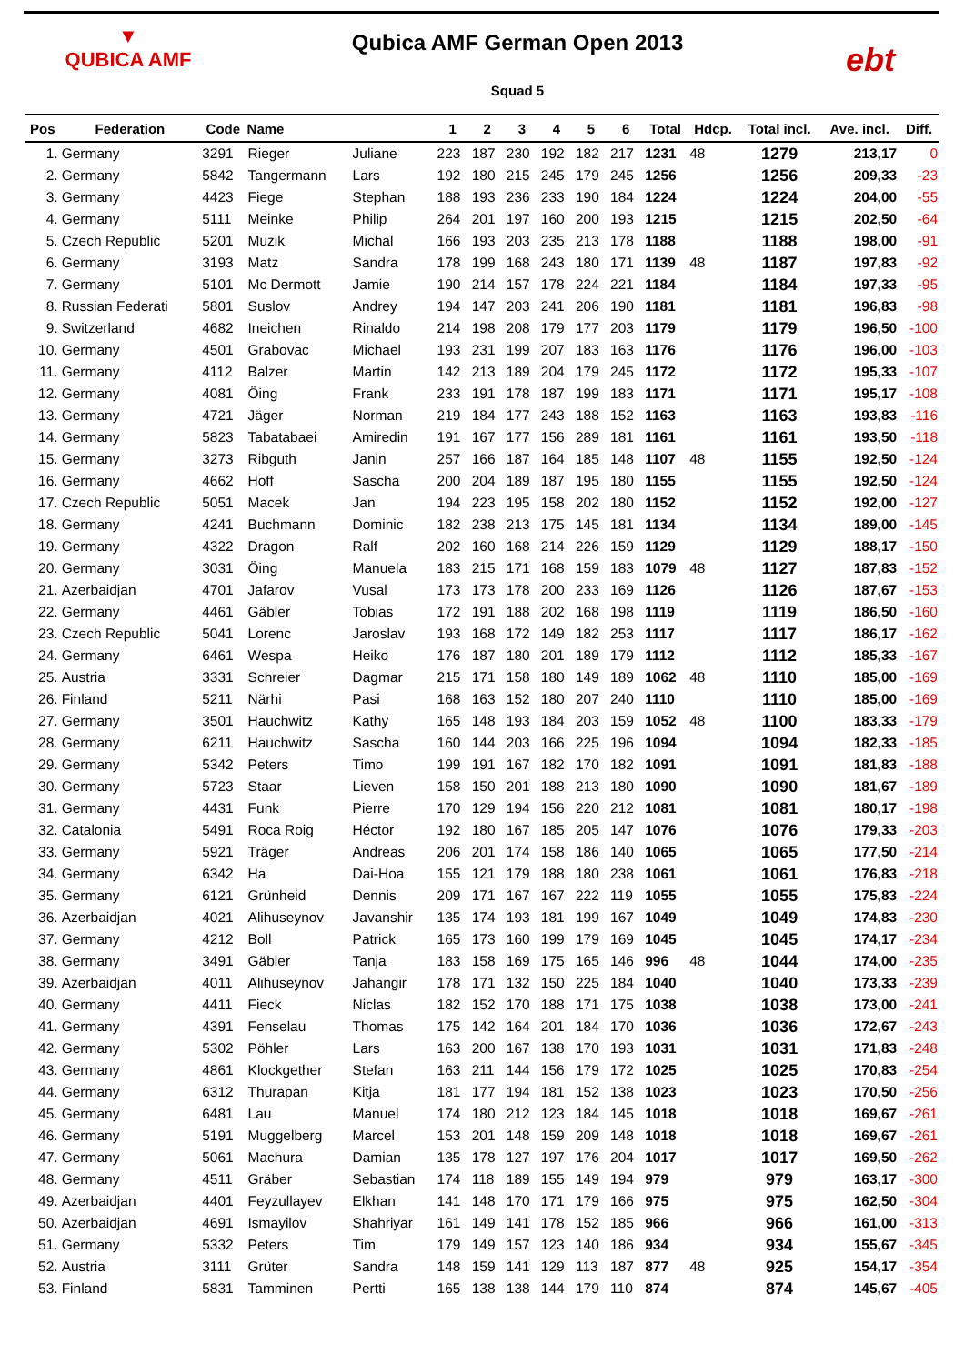▼
QUBICA AMF
Qubica AMF German Open 2013
Squad 5
ebt
| Pos | Federation | Code | Name | | 1 | 2 | 3 | 4 | 5 | 6 | Total | Hdcp. | Total incl. | Ave. incl. | Diff. |
| --- | --- | --- | --- | --- | --- | --- | --- | --- | --- | --- | --- | --- | --- | --- | --- |
| 1. | Germany | 3291 | Rieger | Juliane | 223 | 187 | 230 | 192 | 182 | 217 | 1231 | 48 | 1279 | 213,17 | 0 |
| 2. | Germany | 5842 | Tangermann | Lars | 192 | 180 | 215 | 245 | 179 | 245 | 1256 | | 1256 | 209,33 | -23 |
| 3. | Germany | 4423 | Fiege | Stephan | 188 | 193 | 236 | 233 | 190 | 184 | 1224 | | 1224 | 204,00 | -55 |
| 4. | Germany | 5111 | Meinke | Philip | 264 | 201 | 197 | 160 | 200 | 193 | 1215 | | 1215 | 202,50 | -64 |
| 5. | Czech Republic | 5201 | Muzik | Michal | 166 | 193 | 203 | 235 | 213 | 178 | 1188 | | 1188 | 198,00 | -91 |
| 6. | Germany | 3193 | Matz | Sandra | 178 | 199 | 168 | 243 | 180 | 171 | 1139 | 48 | 1187 | 197,83 | -92 |
| 7. | Germany | 5101 | Mc Dermott | Jamie | 190 | 214 | 157 | 178 | 224 | 221 | 1184 | | 1184 | 197,33 | -95 |
| 8. | Russian Federati | 5801 | Suslov | Andrey | 194 | 147 | 203 | 241 | 206 | 190 | 1181 | | 1181 | 196,83 | -98 |
| 9. | Switzerland | 4682 | Ineichen | Rinaldo | 214 | 198 | 208 | 179 | 177 | 203 | 1179 | | 1179 | 196,50 | -100 |
| 10. | Germany | 4501 | Grabovac | Michael | 193 | 231 | 199 | 207 | 183 | 163 | 1176 | | 1176 | 196,00 | -103 |
| 11. | Germany | 4112 | Balzer | Martin | 142 | 213 | 189 | 204 | 179 | 245 | 1172 | | 1172 | 195,33 | -107 |
| 12. | Germany | 4081 | Öing | Frank | 233 | 191 | 178 | 187 | 199 | 183 | 1171 | | 1171 | 195,17 | -108 |
| 13. | Germany | 4721 | Jäger | Norman | 219 | 184 | 177 | 243 | 188 | 152 | 1163 | | 1163 | 193,83 | -116 |
| 14. | Germany | 5823 | Tabatabaei | Amiredin | 191 | 167 | 177 | 156 | 289 | 181 | 1161 | | 1161 | 193,50 | -118 |
| 15. | Germany | 3273 | Ribguth | Janin | 257 | 166 | 187 | 164 | 185 | 148 | 1107 | 48 | 1155 | 192,50 | -124 |
| 16. | Germany | 4662 | Hoff | Sascha | 200 | 204 | 189 | 187 | 195 | 180 | 1155 | | 1155 | 192,50 | -124 |
| 17. | Czech Republic | 5051 | Macek | Jan | 194 | 223 | 195 | 158 | 202 | 180 | 1152 | | 1152 | 192,00 | -127 |
| 18. | Germany | 4241 | Buchmann | Dominic | 182 | 238 | 213 | 175 | 145 | 181 | 1134 | | 1134 | 189,00 | -145 |
| 19. | Germany | 4322 | Dragon | Ralf | 202 | 160 | 168 | 214 | 226 | 159 | 1129 | | 1129 | 188,17 | -150 |
| 20. | Germany | 3031 | Öing | Manuela | 183 | 215 | 171 | 168 | 159 | 183 | 1079 | 48 | 1127 | 187,83 | -152 |
| 21. | Azerbaidjan | 4701 | Jafarov | Vusal | 173 | 173 | 178 | 200 | 233 | 169 | 1126 | | 1126 | 187,67 | -153 |
| 22. | Germany | 4461 | Gäbler | Tobias | 172 | 191 | 188 | 202 | 168 | 198 | 1119 | | 1119 | 186,50 | -160 |
| 23. | Czech Republic | 5041 | Lorenc | Jaroslav | 193 | 168 | 172 | 149 | 182 | 253 | 1117 | | 1117 | 186,17 | -162 |
| 24. | Germany | 6461 | Wespa | Heiko | 176 | 187 | 180 | 201 | 189 | 179 | 1112 | | 1112 | 185,33 | -167 |
| 25. | Austria | 3331 | Schreier | Dagmar | 215 | 171 | 158 | 180 | 149 | 189 | 1062 | 48 | 1110 | 185,00 | -169 |
| 26. | Finland | 5211 | Närhi | Pasi | 168 | 163 | 152 | 180 | 207 | 240 | 1110 | | 1110 | 185,00 | -169 |
| 27. | Germany | 3501 | Hauchwitz | Kathy | 165 | 148 | 193 | 184 | 203 | 159 | 1052 | 48 | 1100 | 183,33 | -179 |
| 28. | Germany | 6211 | Hauchwitz | Sascha | 160 | 144 | 203 | 166 | 225 | 196 | 1094 | | 1094 | 182,33 | -185 |
| 29. | Germany | 5342 | Peters | Timo | 199 | 191 | 167 | 182 | 170 | 182 | 1091 | | 1091 | 181,83 | -188 |
| 30. | Germany | 5723 | Staar | Lieven | 158 | 150 | 201 | 188 | 213 | 180 | 1090 | | 1090 | 181,67 | -189 |
| 31. | Germany | 4431 | Funk | Pierre | 170 | 129 | 194 | 156 | 220 | 212 | 1081 | | 1081 | 180,17 | -198 |
| 32. | Catalonia | 5491 | Roca Roig | Héctor | 192 | 180 | 167 | 185 | 205 | 147 | 1076 | | 1076 | 179,33 | -203 |
| 33. | Germany | 5921 | Träger | Andreas | 206 | 201 | 174 | 158 | 186 | 140 | 1065 | | 1065 | 177,50 | -214 |
| 34. | Germany | 6342 | Ha | Dai-Hoa | 155 | 121 | 179 | 188 | 180 | 238 | 1061 | | 1061 | 176,83 | -218 |
| 35. | Germany | 6121 | Grünheid | Dennis | 209 | 171 | 167 | 167 | 222 | 119 | 1055 | | 1055 | 175,83 | -224 |
| 36. | Azerbaidjan | 4021 | Alihuseynov | Javanshir | 135 | 174 | 193 | 181 | 199 | 167 | 1049 | | 1049 | 174,83 | -230 |
| 37. | Germany | 4212 | Boll | Patrick | 165 | 173 | 160 | 199 | 179 | 169 | 1045 | | 1045 | 174,17 | -234 |
| 38. | Germany | 3491 | Gäbler | Tanja | 183 | 158 | 169 | 175 | 165 | 146 | 996 | 48 | 1044 | 174,00 | -235 |
| 39. | Azerbaidjan | 4011 | Alihuseynov | Jahangir | 178 | 171 | 132 | 150 | 225 | 184 | 1040 | | 1040 | 173,33 | -239 |
| 40. | Germany | 4411 | Fieck | Niclas | 182 | 152 | 170 | 188 | 171 | 175 | 1038 | | 1038 | 173,00 | -241 |
| 41. | Germany | 4391 | Fenselau | Thomas | 175 | 142 | 164 | 201 | 184 | 170 | 1036 | | 1036 | 172,67 | -243 |
| 42. | Germany | 5302 | Pöhler | Lars | 163 | 200 | 167 | 138 | 170 | 193 | 1031 | | 1031 | 171,83 | -248 |
| 43. | Germany | 4861 | Klockgether | Stefan | 163 | 211 | 144 | 156 | 179 | 172 | 1025 | | 1025 | 170,83 | -254 |
| 44. | Germany | 6312 | Thurapan | Kitja | 181 | 177 | 194 | 181 | 152 | 138 | 1023 | | 1023 | 170,50 | -256 |
| 45. | Germany | 6481 | Lau | Manuel | 174 | 180 | 212 | 123 | 184 | 145 | 1018 | | 1018 | 169,67 | -261 |
| 46. | Germany | 5191 | Muggelberg | Marcel | 153 | 201 | 148 | 159 | 209 | 148 | 1018 | | 1018 | 169,67 | -261 |
| 47. | Germany | 5061 | Machura | Damian | 135 | 178 | 127 | 197 | 176 | 204 | 1017 | | 1017 | 169,50 | -262 |
| 48. | Germany | 4511 | Gräber | Sebastian | 174 | 118 | 189 | 155 | 149 | 194 | 979 | | 979 | 163,17 | -300 |
| 49. | Azerbaidjan | 4401 | Feyzullayev | Elkhan | 141 | 148 | 170 | 171 | 179 | 166 | 975 | | 975 | 162,50 | -304 |
| 50. | Azerbaidjan | 4691 | Ismayilov | Shahriyar | 161 | 149 | 141 | 178 | 152 | 185 | 966 | | 966 | 161,00 | -313 |
| 51. | Germany | 5332 | Peters | Tim | 179 | 149 | 157 | 123 | 140 | 186 | 934 | | 934 | 155,67 | -345 |
| 52. | Austria | 3111 | Grüter | Sandra | 148 | 159 | 141 | 129 | 113 | 187 | 877 | 48 | 925 | 154,17 | -354 |
| 53. | Finland | 5831 | Tamminen | Pertti | 165 | 138 | 138 | 144 | 179 | 110 | 874 | | 874 | 145,67 | -405 |